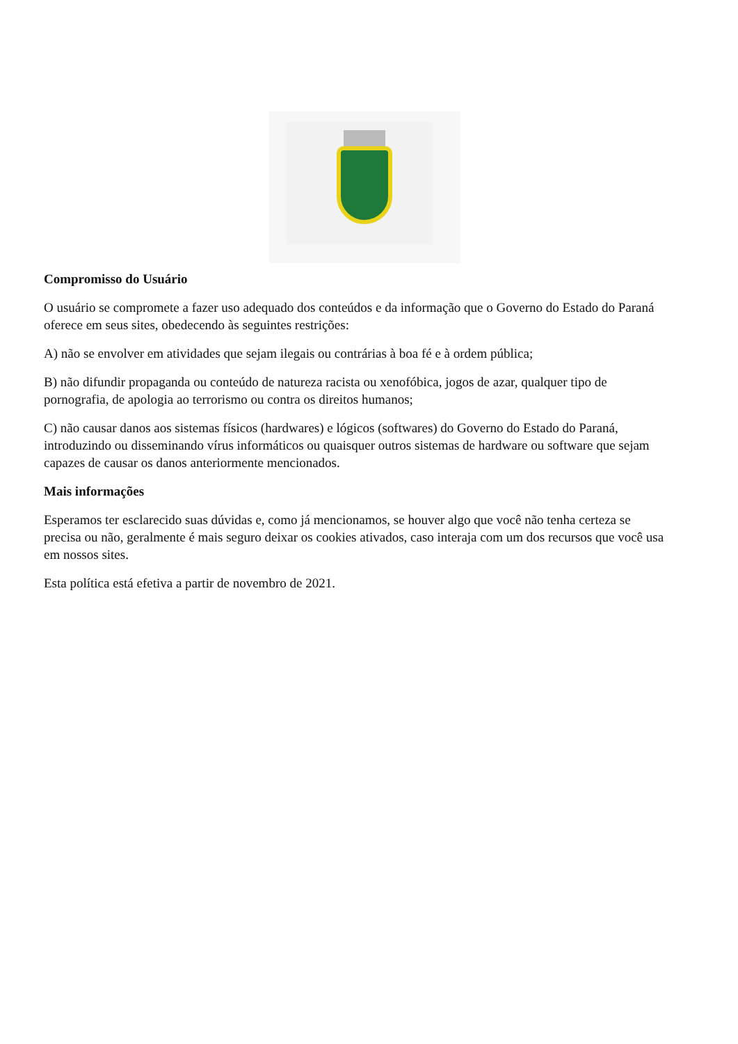Compromisso do Usuário
O usuário se compromete a fazer uso adequado dos conteúdos e da informação que o Governo do Estado do Paraná oferece em seus sites, obedecendo às seguintes restrições:
A) não se envolver em atividades que sejam ilegais ou contrárias à boa fé e à ordem pública;
B) não difundir propaganda ou conteúdo de natureza racista ou xenofóbica, jogos de azar, qualquer tipo de pornografia, de apologia ao terrorismo ou contra os direitos humanos;
C) não causar danos aos sistemas físicos (hardwares) e lógicos (softwares) do Governo do Estado do Paraná, introduzindo ou disseminando vírus informáticos ou quaisquer outros sistemas de hardware ou software que sejam capazes de causar os danos anteriormente mencionados.
Mais informações
Esperamos ter esclarecido suas dúvidas e, como já mencionamos, se houver algo que você não tenha certeza se precisa ou não, geralmente é mais seguro deixar os cookies ativados, caso interaja com um dos recursos que você usa em nossos sites.
Esta política está efetiva a partir de novembro de 2021.